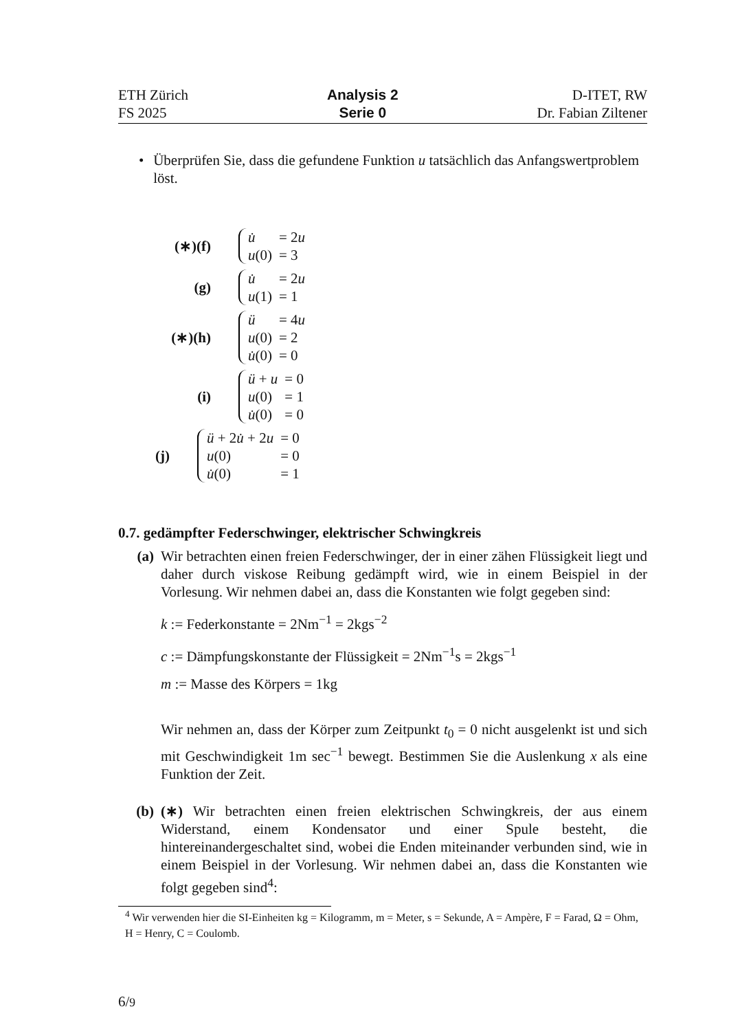ETH Zürich
FS 2025
Analysis 2
Serie 0
D-ITET, RW
Dr. Fabian Ziltener
• Überprüfen Sie, dass die gefundene Funktion u tatsächlich das Anfangswertproblem löst.
(∗)(f)
| u̇ | = 2 u |
| u (0) | = 3 |
(g)
| u̇ | = 2 u |
| u (1) | = 1 |
(∗)(h)
| ü | = 4 u |
| u (0) | = 2 |
| u̇ (0) | = 0 |
(i)
| ü + u | = 0 |
| u (0) | = 1 |
| u̇ (0) | = 0 |
(j)
| ü + 2 u̇ + 2 u | = 0 |
| u (0) | = 0 |
| u̇ (0) | = 1 |
0.7. gedämpfter Federschwinger, elektrischer Schwingkreis
(a) Wir betrachten einen freien Federschwinger, der in einer zähen Flüssigkeit liegt und daher durch viskose Reibung gedämpft wird, wie in einem Beispiel in der Vorlesung. Wir nehmen dabei an, dass die Konstanten wie folgt gegeben sind:
k := Federkonstante = 2Nm<sup>−1</sup> = 2kgs<sup>−2</sup>
c := Dämpfungskonstante der Flüssigkeit = 2Nm<sup>−1</sup>s = 2kgs<sup>−1</sup>
m := Masse des Körpers = 1kg
Wir nehmen an, dass der Körper zum Zeitpunkt t<sub>0</sub> = 0 nicht ausgelenkt ist und sich mit Geschwindigkeit 1m sec<sup>−1</sup> bewegt. Bestimmen Sie die Auslenkung x als eine Funktion der Zeit.
(b) (∗) Wir betrachten einen freien elektrischen Schwingkreis, der aus einem Widerstand, einem Kondensator und einer Spule besteht, die hintereinandergeschaltet sind, wobei die Enden miteinander verbunden sind, wie in einem Beispiel in der Vorlesung. Wir nehmen dabei an, dass die Konstanten wie folgt gegeben sind<sup>4</sup>:
<sup>4</sup> Wir verwenden hier die SI-Einheiten kg = Kilogramm, m = Meter, s = Sekunde, A = Ampère, F = Farad, Ω = Ohm, H = Henry, C = Coulomb.
6/9